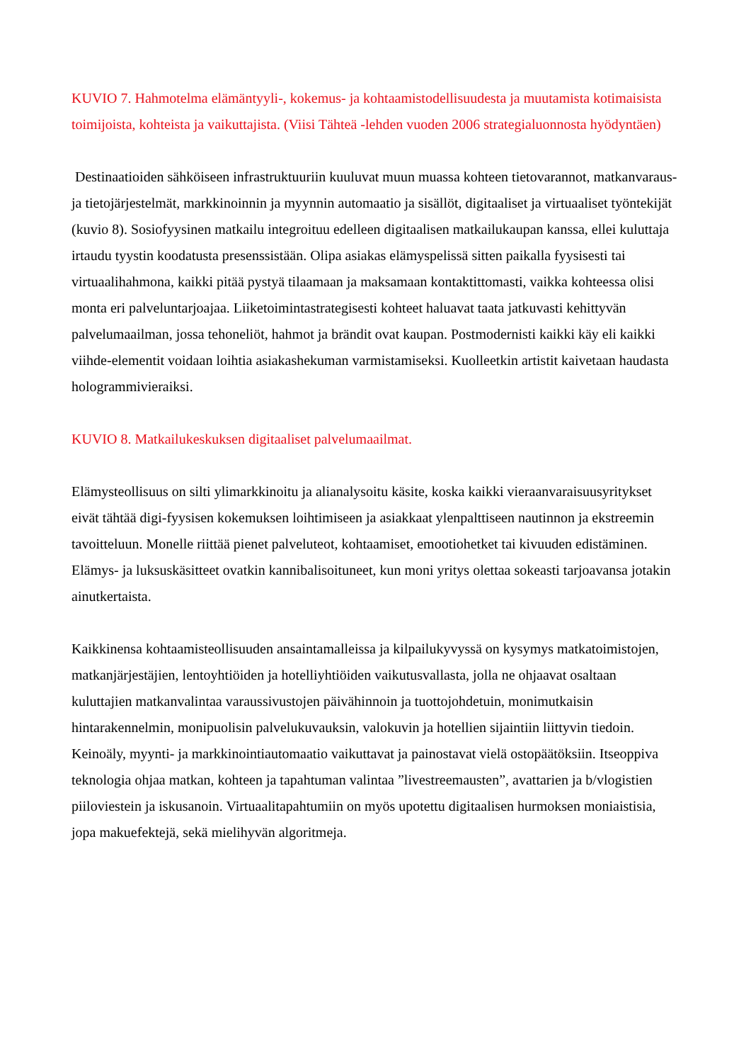KUVIO 7. Hahmotelma elämäntyyli-, kokemus- ja kohtaamistodellisuudesta ja muutamista kotimaisista toimijoista, kohteista ja vaikuttajista. (Viisi Tähteä -lehden vuoden 2006 strategialuonnosta hyödyntäen)
Destinaatioiden sähköiseen infrastruktuuriin kuuluvat muun muassa kohteen tietovarannot, matkanvaraus- ja tietojärjestelmät, markkinoinnin ja myynnin automaatio ja sisällöt, digitaaliset ja virtuaaliset työntekijät (kuvio 8). Sosiofyysinen matkailu integroituu edelleen digitaalisen matkailukaupan kanssa, ellei kuluttaja irtaudu tyystin koodatusta presenssistään. Olipa asiakas elämyspelissä sitten paikalla fyysisesti tai virtuaalihahmona, kaikki pitää pystyä tilaamaan ja maksamaan kontaktittomasti, vaikka kohteessa olisi monta eri palveluntarjoajaa. Liiketoimintastrategisesti kohteet haluavat taata jatkuvasti kehittyvän palvelumaailman, jossa tehoneliöt, hahmot ja brändit ovat kaupan. Postmodernisti kaikki käy eli kaikki viihde-elementit voidaan loihtia asiakashekuman varmistamiseksi. Kuolleetkin artistit kaivetaan haudasta hologrammivieraiksi.
KUVIO 8. Matkailukeskuksen digitaaliset palvelumaailmat.
Elämysteollisuus on silti ylimarkkinoitu ja alianalysoitu käsite, koska kaikki vieraanvaraisuusyritykset eivät tähtää digi-fyysisen kokemuksen loihtimiseen ja asiakkaat ylenpalttiseen nautinnon ja ekstreemin tavoitteluun. Monelle riittää pienet palveluteot, kohtaamiset, emootiohetket tai kivuuden edistäminen. Elämys- ja luksuskäsitteet ovatkin kannibalisoituneet, kun moni yritys olettaa sokeasti tarjoavansa jotakin ainutkertaista.
Kaikkinensa kohtaamisteollisuuden ansaintamalleissa ja kilpailukyvyssä on kysymys matkatoimistojen, matkanjärjestäjien, lentoyhtiöiden ja hotelliyhtiöiden vaikutusvallasta, jolla ne ohjaavat osaltaan kuluttajien matkanvalintaa varaussivustojen päivähinnoin ja tuottojohdetuin, monimutkaisin hintarakennelmin, monipuolisin palvelukuvauksin, valokuvin ja hotellien sijaintiin liittyvin tiedoin. Keinoäly, myynti- ja markkinointiautomaatio vaikuttavat ja painostavat vielä ostopäätöksiin. Itseoppiva teknologia ohjaa matkan, kohteen ja tapahtuman valintaa ”livestreemausten”, avattarien ja b/vlogistien piiloviestein ja iskusanoin. Virtuaalitapahtumiin on myös upotettu digitaalisen hurmoksen moniaistisia, jopa makuefektejä, sekä mielihyvän algoritmeja.